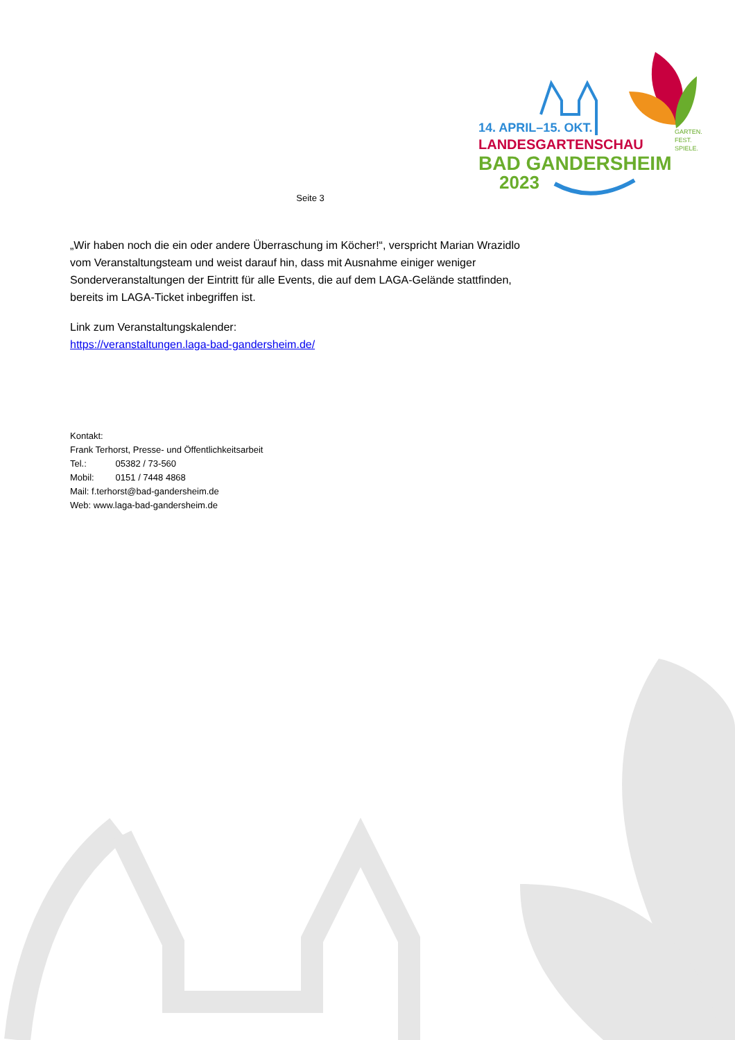14. APRIL–15. OKT.
LANDESGARTENSCHAU
BAD GANDERSHEIM
2023
GARTEN.
FEST.
SPIELE.
Seite 3
„Wir haben noch die ein oder andere Überraschung im Köcher!“, verspricht Marian Wrazidlo vom Veranstaltungsteam und weist darauf hin, dass mit Ausnahme einiger weniger Sonderveranstaltungen der Eintritt für alle Events, die auf dem LAGA-Gelände stattfinden, bereits im LAGA-Ticket inbegriffen ist.
Link zum Veranstaltungskalender:
https://veranstaltungen.laga-bad-gandersheim.de/
Kontakt:
Frank Terhorst, Presse- und Öffentlichkeitsarbeit
Tel.: 05382 / 73-560
Mobil: 0151 / 7448 4868
Mail: f.terhorst@bad-gandersheim.de
Web: www.laga-bad-gandersheim.de